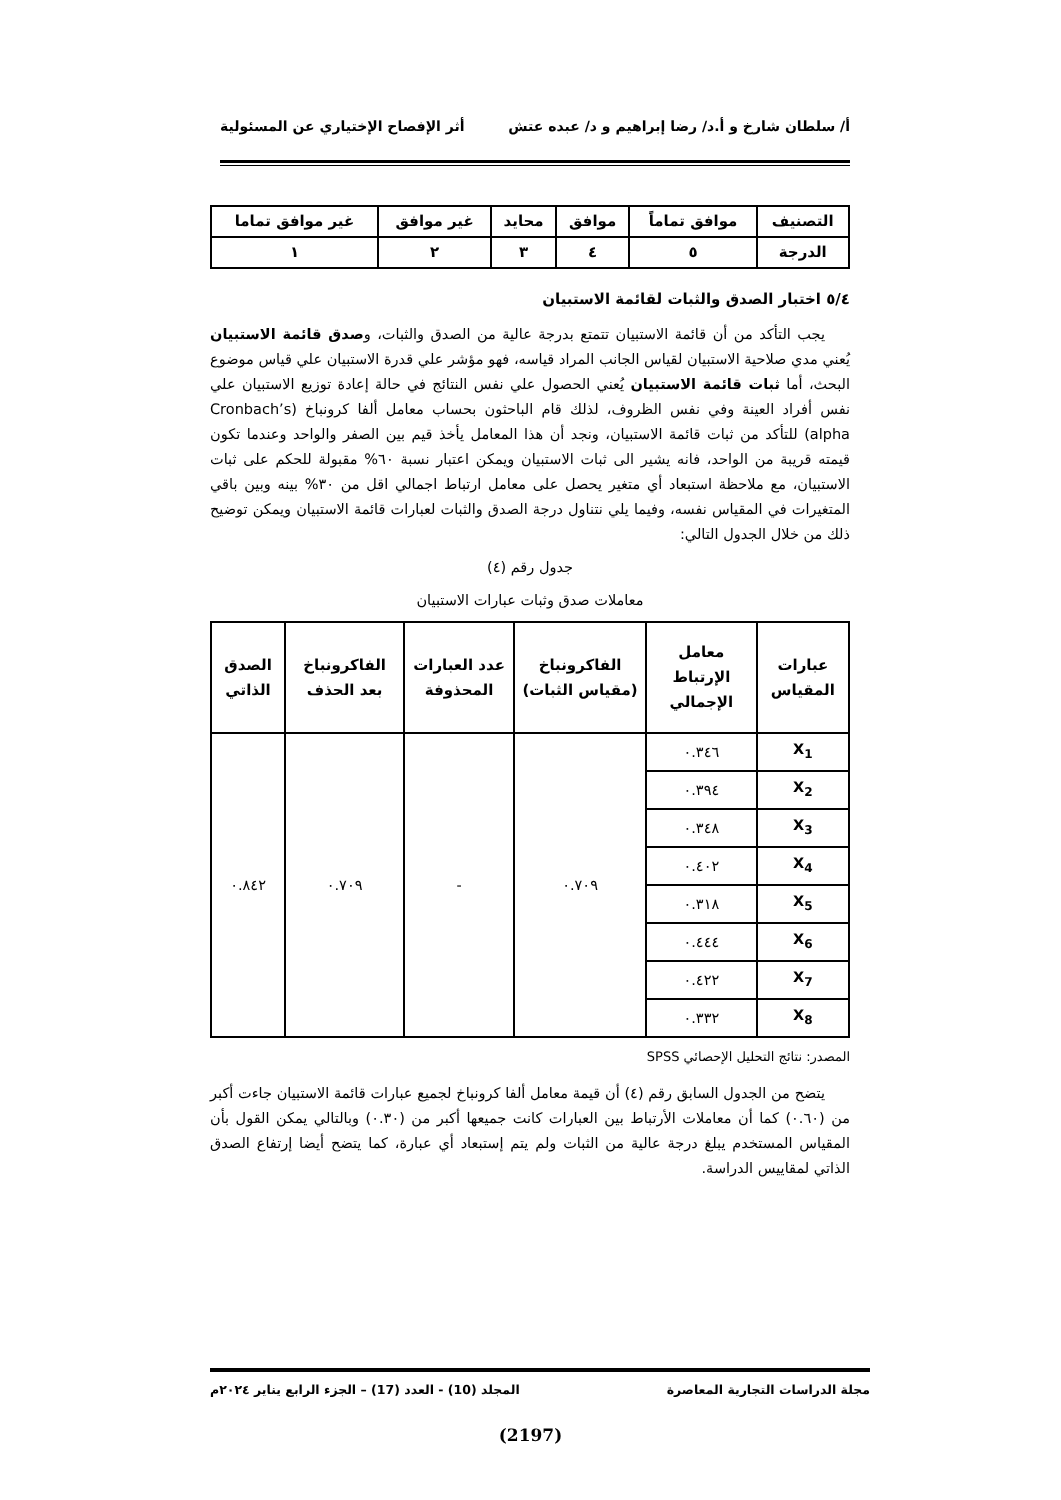أ/ سلطان شارخ و أ.د/ رضا إبراهيم و د/ عبده عتش أثر الإفصاح الإختياري عن المسئولية
| التصنيف | موافق تماماً | موافق | محايد | غير موافق | غير موافق تماما |
| الدرجة | ٥ | ٤ | ٣ | ٢ | ١ |
٥/٤ اختبار الصدق والثبات لقائمة الاستبيان
يجب التأكد من أن قائمة الاستبيان تتمتع بدرجة عالية من الصدق والثبات، وصدق قائمة الاستبيان يُعني مدي صلاحية الاستبيان لقياس الجانب المراد قياسه، فهو مؤشر علي قدرة الاستبيان علي قياس موضوع البحث، أما ثبات قائمة الاستبيان يُعني الحصول علي نفس النتائج في حالة إعادة توزيع الاستبيان علي نفس أفراد العينة وفي نفس الظروف، لذلك قام الباحثون بحساب معامل ألفا كرونباخ (Cronbach’s alpha) للتأكد من ثبات قائمة الاستبيان، ونجد أن هذا المعامل يأخذ قيم بين الصفر والواحد وعندما تكون قيمته قريبة من الواحد، فانه يشير الى ثبات الاستبيان ويمكن اعتبار نسبة ٦٠% مقبولة للحكم على ثبات الاستبيان، مع ملاحظة استبعاد أي متغير يحصل على معامل ارتباط اجمالي اقل من ٣٠% بينه وبين باقي المتغيرات في المقياس نفسه، وفيما يلي نتناول درجة الصدق والثبات لعبارات قائمة الاستبيان ويمكن توضيح ذلك من خلال الجدول التالي:
جدول رقم (٤)
معاملات صدق وثبات عبارات الاستبيان
| عبارات المقياس | معامل الإرتباط الإجمالي | الفاكرونباخ (مقياس الثبات) | عدد العبارات المحذوفة | الفاكرونباخ بعد الحذف | الصدق الذاتي |
| --- | --- | --- | --- | --- | --- |
| X<sub>1</sub> | ٠.٣٤٦ | ٠.٧٠٩ | - | ٠.٧٠٩ | ٠.٨٤٢ |
| X<sub>2</sub> | ٠.٣٩٤ | | | | |
| X<sub>3</sub> | ٠.٣٤٨ | | | | |
| X<sub>4</sub> | ٠.٤٠٢ | | | | |
| X<sub>5</sub> | ٠.٣١٨ | | | | |
| X<sub>6</sub> | ٠.٤٤٤ | | | | |
| X<sub>7</sub> | ٠.٤٢٢ | | | | |
| X<sub>8</sub> | ٠.٣٣٢ | | | | |
المصدر: نتائج التحليل الإحصائي SPSS
يتضح من الجدول السابق رقم (٤) أن قيمة معامل ألفا كرونباخ لجميع عبارات قائمة الاستبيان جاءت أكبر من (٠.٦٠) كما أن معاملات الأرتباط بين العبارات كانت جميعها أكبر من (٠.٣٠) وبالتالي يمكن القول بأن المقياس المستخدم يبلغ درجة عالية من الثبات ولم يتم إستبعاد أي عبارة، كما يتضح أيضا إرتفاع الصدق الذاتي لمقاييس الدراسة.
مجلة الدراسات التجارية المعاصرة المجلد (10) - العدد (17) – الجزء الرابع يناير ٢٠٢٤م
(2197)